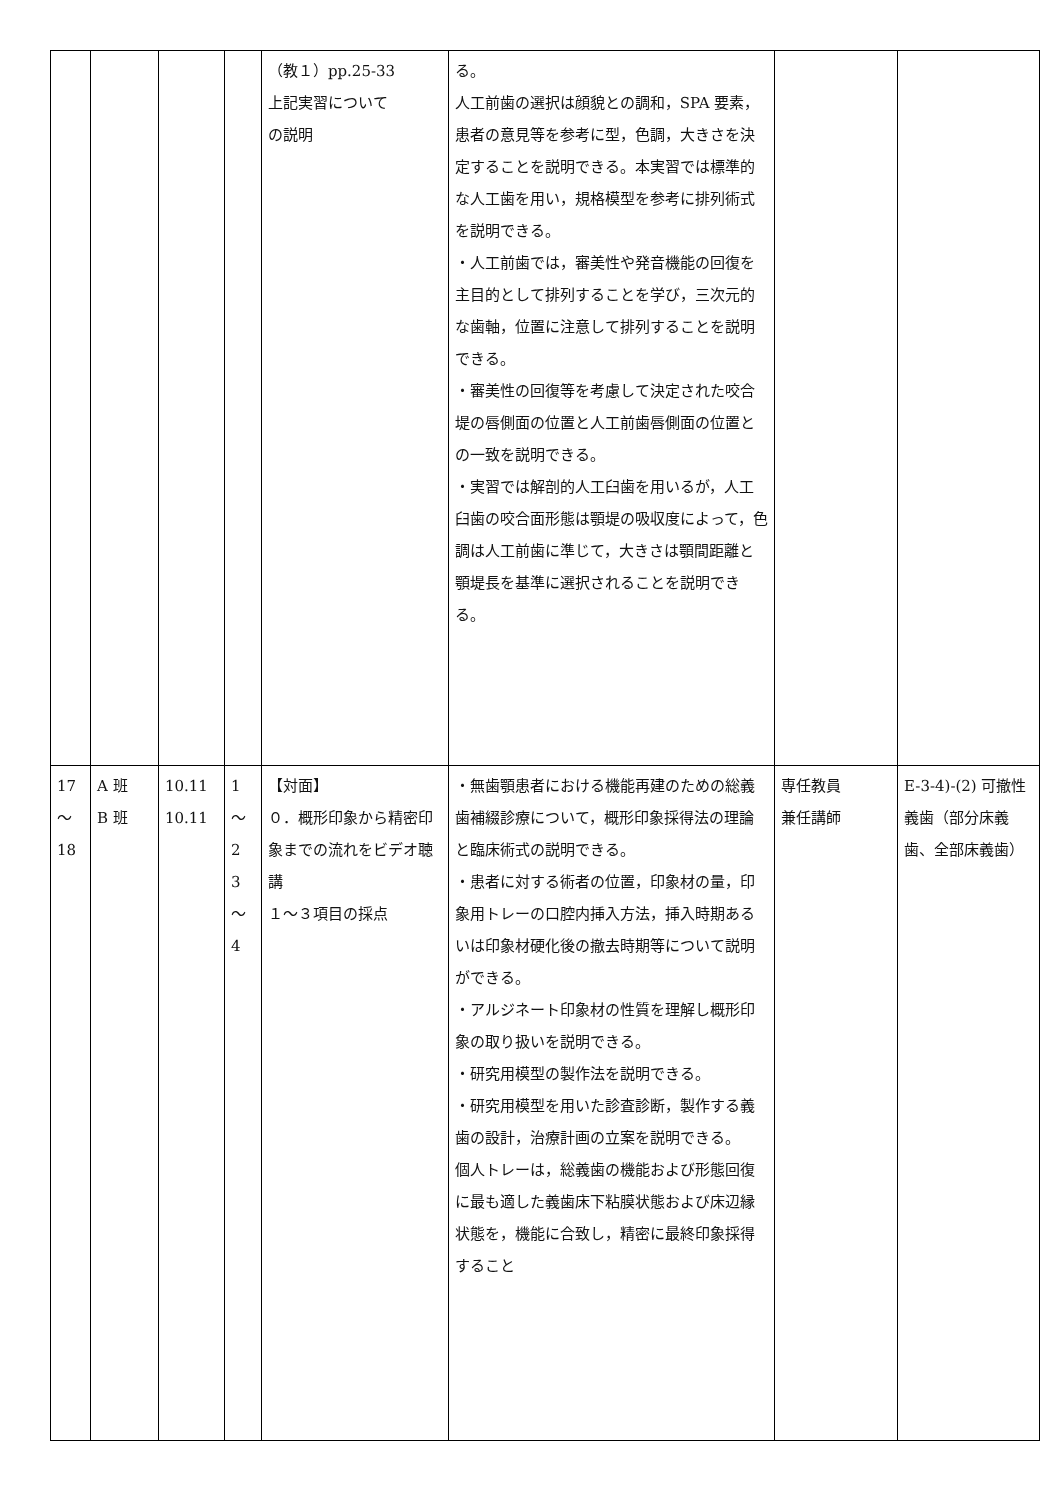| | | | | （教１）pp.25-33 上記実習について の説明 | る。 人工前歯の選択は顔貌との調和，SPA 要素，患者の意見等を参考に型，色調，大きさを決定することを説明できる。本実習では標準的な人工歯を用い，規格模型を参考に排列術式を説明できる。 ・人工前歯では，審美性や発音機能の回復を主目的として排列することを学び，三次元的な歯軸，位置に注意して排列することを説明できる。 ・審美性の回復等を考慮して決定された咬合堤の唇側面の位置と人工前歯唇側面の位置との一致を説明できる。 ・実習では解剖的人工臼歯を用いるが，人工臼歯の咬合面形態は顎堤の吸収度によって，色調は人工前歯に準じて，大きさは顎間距離と顎堤長を基準に選択されることを説明できる。 | | |
| 17 ～ 18 | A 班 B 班 | 10.11 10.11 | 1 ～ 2 3 ～ 4 | 【対面】 ０．概形印象から精密印象までの流れをビデオ聴講 １～３項目の採点 | ・無歯顎患者における機能再建のための総義歯補綴診療について，概形印象採得法の理論と臨床術式の説明できる。 ・患者に対する術者の位置，印象材の量，印象用トレーの口腔内挿入方法，挿入時期あるいは印象材硬化後の撤去時期等について説明ができる。 ・アルジネート印象材の性質を理解し概形印象の取り扱いを説明できる。 ・研究用模型の製作法を説明できる。 ・研究用模型を用いた診査診断，製作する義歯の設計，治療計画の立案を説明できる。 個人トレーは，総義歯の機能および形態回復に最も適した義歯床下粘膜状態および床辺縁状態を，機能に合致し，精密に最終印象採得すること | 専任教員 兼任講師 | E-3-4)-(2) 可撤性義歯（部分床義歯、全部床義歯） |